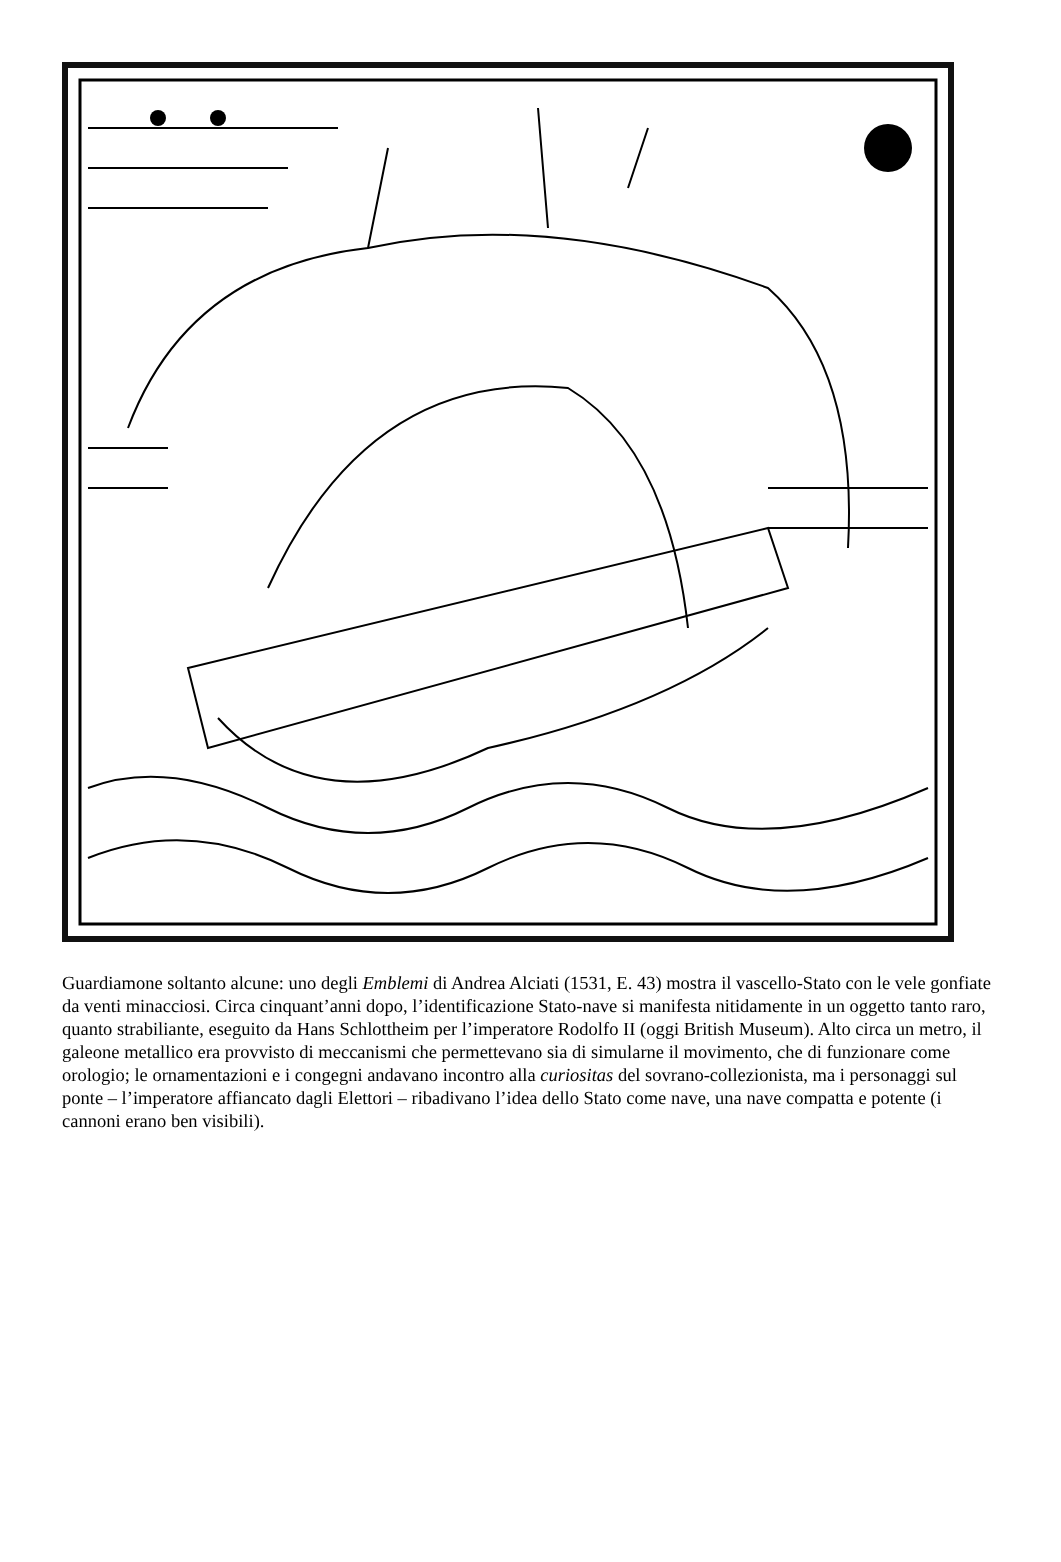Guardiamone soltanto alcune: uno degli Emblemi di Andrea Alciati (1531, E. 43) mostra il vascello-Stato con le vele gonfiate da venti minacciosi. Circa cinquant’anni dopo, l’identificazione Stato-nave si manifesta nitidamente in un oggetto tanto raro, quanto strabiliante, eseguito da Hans Schlottheim per l’imperatore Rodolfo II (oggi British Museum). Alto circa un metro, il galeone metallico era provvisto di meccanismi che permettevano sia di simularne il movimento, che di funzionare come orologio; le ornamentazioni e i congegni andavano incontro alla curiositas del sovrano-collezionista, ma i personaggi sul ponte – l’imperatore affiancato dagli Elettori – ribadivano l’idea dello Stato come nave, una nave compatta e potente (i cannoni erano ben visibili).